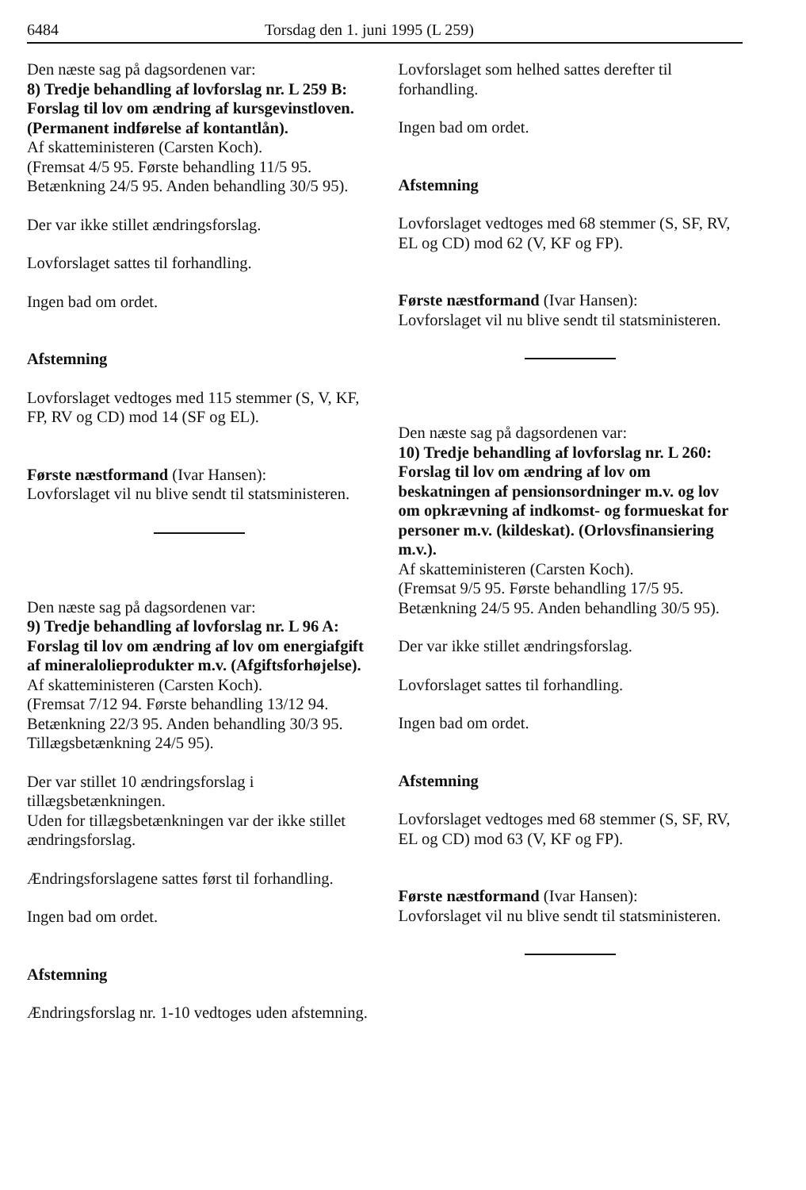6484 Torsdag den 1. juni 1995 (L 259)
Den næste sag på dagsordenen var:
8) Tredje behandling af lovforslag nr. L 259 B: Forslag til lov om ændring af kursgevinstloven. (Permanent indførelse af kontantlån).
Af skatteministeren (Carsten Koch).
(Fremsat 4/5 95. Første behandling 11/5 95. Betænkning 24/5 95. Anden behandling 30/5 95).
Der var ikke stillet ændringsforslag.
Lovforslaget sattes til forhandling.
Ingen bad om ordet.
Afstemning
Lovforslaget vedtoges med 115 stemmer (S, V, KF, FP, RV og CD) mod 14 (SF og EL).
Første næstformand (Ivar Hansen):
Lovforslaget vil nu blive sendt til statsministeren.
Den næste sag på dagsordenen var:
9) Tredje behandling af lovforslag nr. L 96 A: Forslag til lov om ændring af lov om energiafgift af mineralolieprodukter m.v. (Afgiftsforhøjelse).
Af skatteministeren (Carsten Koch).
(Fremsat 7/12 94. Første behandling 13/12 94. Betænkning 22/3 95. Anden behandling 30/3 95. Tillægsbetænkning 24/5 95).
Der var stillet 10 ændringsforslag i tillægsbetænkningen.
Uden for tillægsbetænkningen var der ikke stillet ændringsforslag.
Ændringsforslagene sattes først til forhandling.
Ingen bad om ordet.
Afstemning
Ændringsforslag nr. 1-10 vedtoges uden afstemning.
Lovforslaget som helhed sattes derefter til forhandling.
Ingen bad om ordet.
Afstemning
Lovforslaget vedtoges med 68 stemmer (S, SF, RV, EL og CD) mod 62 (V, KF og FP).
Første næstformand (Ivar Hansen):
Lovforslaget vil nu blive sendt til statsministeren.
Den næste sag på dagsordenen var:
10) Tredje behandling af lovforslag nr. L 260: Forslag til lov om ændring af lov om beskatningen af pensionsordninger m.v. og lov om opkrævning af indkomst- og formueskat for personer m.v. (kildeskat). (Orlovsfinansiering m.v.).
Af skatteministeren (Carsten Koch).
(Fremsat 9/5 95. Første behandling 17/5 95. Betænkning 24/5 95. Anden behandling 30/5 95).
Der var ikke stillet ændringsforslag.
Lovforslaget sattes til forhandling.
Ingen bad om ordet.
Afstemning
Lovforslaget vedtoges med 68 stemmer (S, SF, RV, EL og CD) mod 63 (V, KF og FP).
Første næstformand (Ivar Hansen):
Lovforslaget vil nu blive sendt til statsministeren.